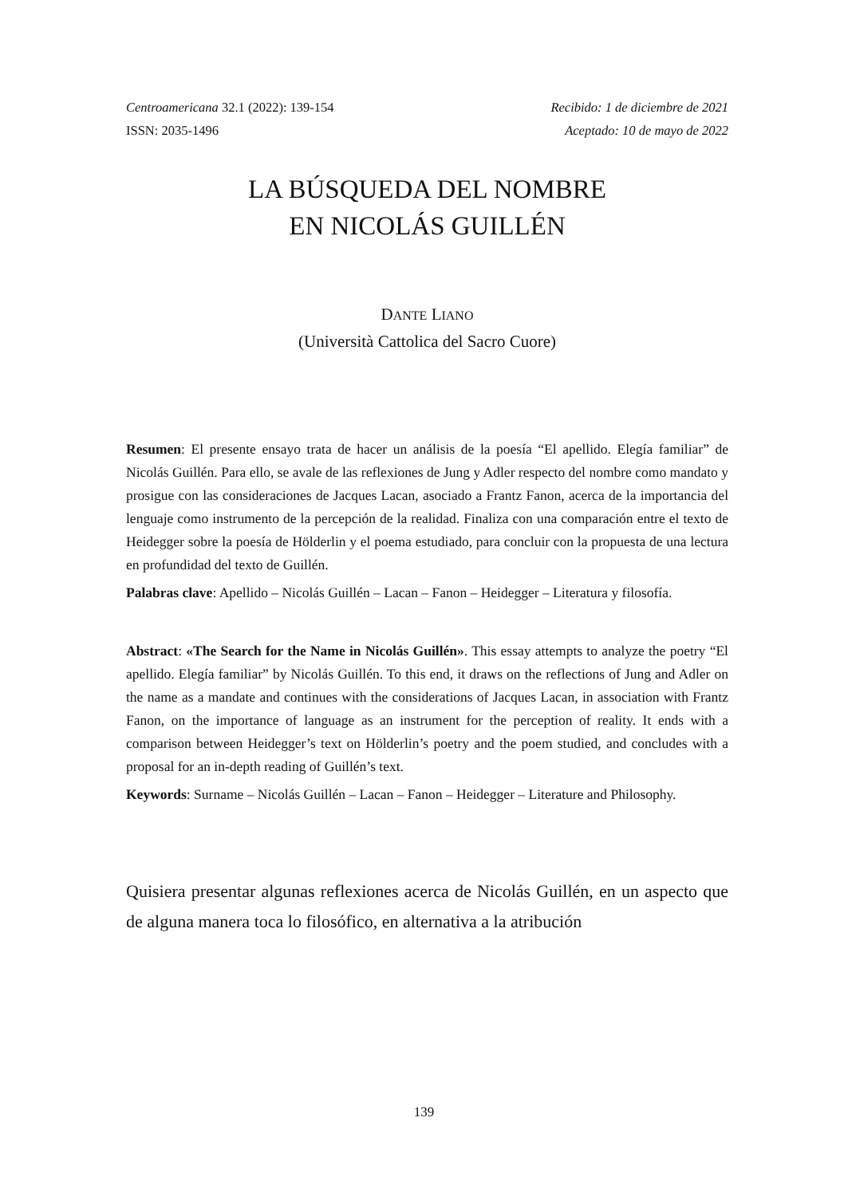Centroamericana 32.1 (2022): 139-154
ISSN: 2035-1496
Recibido: 1 de diciembre de 2021
Aceptado: 10 de mayo de 2022
LA BÚSQUEDA DEL NOMBRE
EN NICOLÁS GUILLÉN
DANTE LIANO
(Università Cattolica del Sacro Cuore)
Resumen: El presente ensayo trata de hacer un análisis de la poesía “El apellido. Elegía familiar” de Nicolás Guillén. Para ello, se avale de las reflexiones de Jung y Adler respecto del nombre como mandato y prosigue con las consideraciones de Jacques Lacan, asociado a Frantz Fanon, acerca de la importancia del lenguaje como instrumento de la percepción de la realidad. Finaliza con una comparación entre el texto de Heidegger sobre la poesía de Hölderlin y el poema estudiado, para concluir con la propuesta de una lectura en profundidad del texto de Guillén.
Palabras clave: Apellido – Nicolás Guillén – Lacan – Fanon – Heidegger – Literatura y filosofía.
Abstract: «The Search for the Name in Nicolás Guillén». This essay attempts to analyze the poetry “El apellido. Elegía familiar” by Nicolás Guillén. To this end, it draws on the reflections of Jung and Adler on the name as a mandate and continues with the considerations of Jacques Lacan, in association with Frantz Fanon, on the importance of language as an instrument for the perception of reality. It ends with a comparison between Heidegger’s text on Hölderlin’s poetry and the poem studied, and concludes with a proposal for an in-depth reading of Guillén’s text.
Keywords: Surname – Nicolás Guillén – Lacan – Fanon – Heidegger – Literature and Philosophy.
Quisiera presentar algunas reflexiones acerca de Nicolás Guillén, en un aspecto que de alguna manera toca lo filosófico, en alternativa a la atribución
139